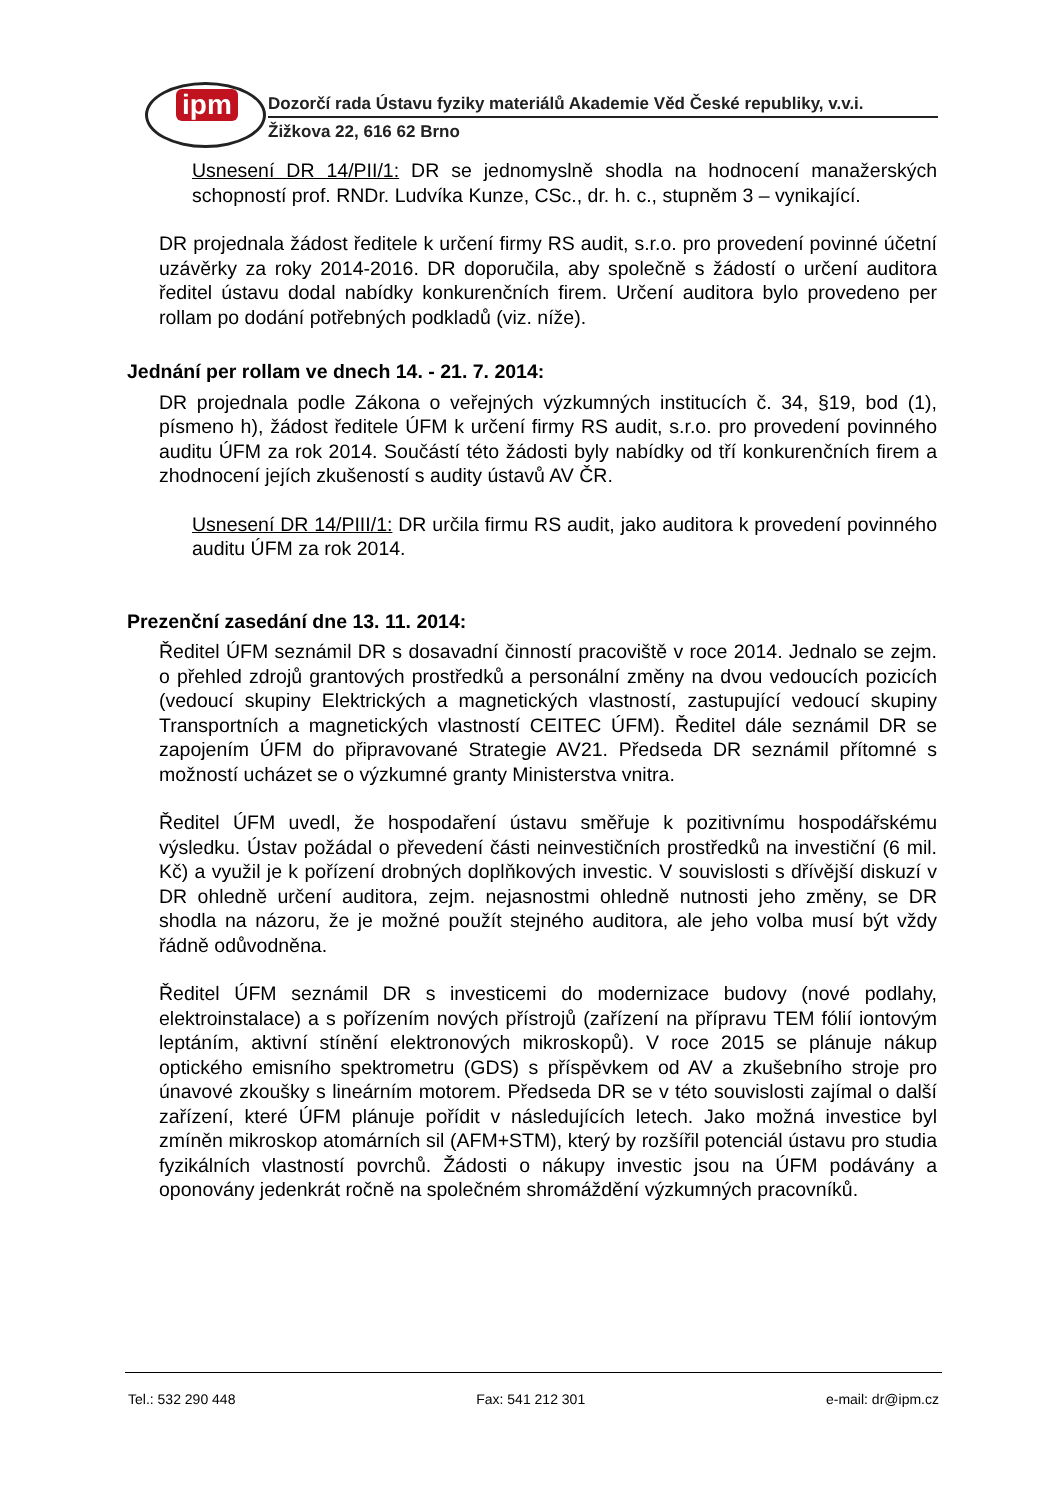ipm
Dozorčí rada Ústavu fyziky materiálů Akademie Věd České republiky, v.v.i.
Žižkova 22, 616 62 Brno
Usnesení DR 14/PII/1: DR se jednomyslně shodla na hodnocení manažerských schopností prof. RNDr. Ludvíka Kunze, CSc., dr. h. c., stupněm 3 – vynikající.
DR projednala žádost ředitele k určení firmy RS audit, s.r.o. pro provedení povinné účetní uzávěrky za roky 2014-2016. DR doporučila, aby společně s žádostí o určení auditora ředitel ústavu dodal nabídky konkurenčních firem. Určení auditora bylo provedeno per rollam po dodání potřebných podkladů (viz. níže).
Jednání per rollam ve dnech 14. - 21. 7. 2014:
DR projednala podle Zákona o veřejných výzkumných institucích č. 34, §19, bod (1), písmeno h), žádost ředitele ÚFM k určení firmy RS audit, s.r.o. pro provedení povinného auditu ÚFM za rok 2014. Součástí této žádosti byly nabídky od tří konkurenčních firem a zhodnocení jejích zkušeností s audity ústavů AV ČR.
Usnesení DR 14/PIII/1: DR určila firmu RS audit, jako auditora k provedení povinného auditu ÚFM za rok 2014.
Prezenční zasedání dne 13. 11. 2014:
Ředitel ÚFM seznámil DR s dosavadní činností pracoviště v roce 2014. Jednalo se zejm. o přehled zdrojů grantových prostředků a personální změny na dvou vedoucích pozicích (vedoucí skupiny Elektrických a magnetických vlastností, zastupující vedoucí skupiny Transportních a magnetických vlastností CEITEC ÚFM). Ředitel dále seznámil DR se zapojením ÚFM do připravované Strategie AV21. Předseda DR seznámil přítomné s možností ucházet se o výzkumné granty Ministerstva vnitra.
Ředitel ÚFM uvedl, že hospodaření ústavu směřuje k pozitivnímu hospodářskému výsledku. Ústav požádal o převedení části neinvestičních prostředků na investiční (6 mil. Kč) a využil je k pořízení drobných doplňkových investic. V souvislosti s dřívější diskuzí v DR ohledně určení auditora, zejm. nejasnostmi ohledně nutnosti jeho změny, se DR shodla na názoru, že je možné použít stejného auditora, ale jeho volba musí být vždy řádně odůvodněna.
Ředitel ÚFM seznámil DR s investicemi do modernizace budovy (nové podlahy, elektroinstalace) a s pořízením nových přístrojů (zařízení na přípravu TEM fólií iontovým leptáním, aktivní stínění elektronových mikroskopů). V roce 2015 se plánuje nákup optického emisního spektrometru (GDS) s příspěvkem od AV a zkušebního stroje pro únavové zkoušky s lineárním motorem. Předseda DR se v této souvislosti zajímal o další zařízení, které ÚFM plánuje pořídit v následujících letech. Jako možná investice byl zmíněn mikroskop atomárních sil (AFM+STM), který by rozšířil potenciál ústavu pro studia fyzikálních vlastností povrchů. Žádosti o nákupy investic jsou na ÚFM podávány a oponovány jedenkrát ročně na společném shromáždění výzkumných pracovníků.
Tel.: 532 290 448 Fax: 541 212 301 e-mail: dr@ipm.cz